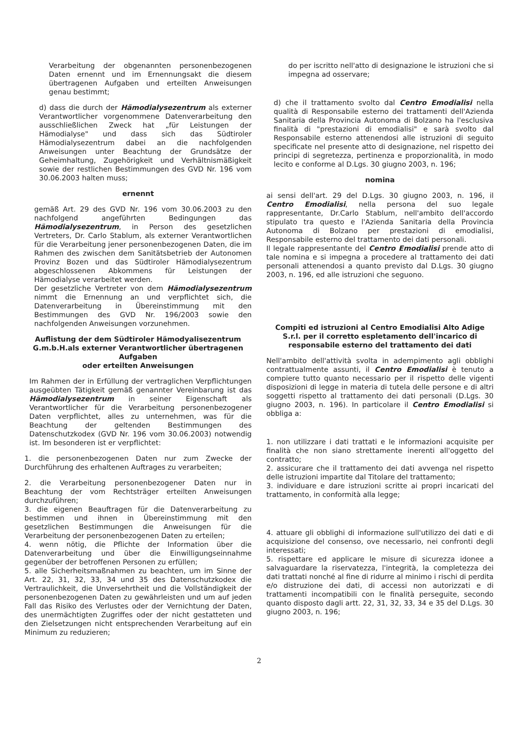Verarbeitung der obgenannten personenbezogenen Daten ernennt und im Ernennungsakt die diesem übertragenen Aufgaben und erteilten Anweisungen genau bestimmt;
d) dass die durch der Hämodialysezentrum als externer Verantwortlicher vorgenommene Datenverarbeitung den ausschließlichen Zweck hat „für Leistungen der Hämodialyse" und dass sich das Südtiroler Hämodialysezentrum dabei an die nachfolgenden Anweisungen unter Beachtung der Grundsätze der Geheimhaltung, Zugehörigkeit und Verhältnismäßigkeit sowie der restlichen Bestimmungen des GVD Nr. 196 vom 30.06.2003 halten muss;
ernennt
gemäß Art. 29 des GVD Nr. 196 vom 30.06.2003 zu den nachfolgend angeführten Bedingungen das Hämodialysezentrum, in Person des gesetzlichen Vertreters, Dr. Carlo Stablum, als externer Verantwortlichen für die Verarbeitung jener personenbezogenen Daten, die im Rahmen des zwischen dem Sanitätsbetrieb der Autonomen Provinz Bozen und das Südtiroler Hämodialysezentrum abgeschlossenen Abkommens für Leistungen der Hämodialyse verarbeitet werden.
Der gesetzliche Vertreter von dem Hämodialysezentrum nimmt die Ernennung an und verpflichtet sich, die Datenverarbeitung in Übereinstimmung mit den Bestimmungen des GVD Nr. 196/2003 sowie den nachfolgenden Anweisungen vorzunehmen.
Auflistung der dem Südtiroler Hämodyalisezentrum G.m.b.H.als externer Verantwortlicher übertragenen Aufgaben
oder erteilten Anweisungen
Im Rahmen der in Erfüllung der vertraglichen Verpflichtungen ausgeübten Tätigkeit gemäß genannter Vereinbarung ist das Hämodialysezentrum in seiner Eigenschaft als Verantwortlicher für die Verarbeitung personenbezogener Daten verpflichtet, alles zu unternehmen, was für die Beachtung der geltenden Bestimmungen des Datenschutzkodex (GVD Nr. 196 vom 30.06.2003) notwendig ist. Im besonderen ist er verpflichtet:
1. die personenbezogenen Daten nur zum Zwecke der Durchführung des erhaltenen Auftrages zu verarbeiten;
2. die Verarbeitung personenbezogener Daten nur in Beachtung der vom Rechtsträger erteilten Anweisungen durchzuführen;
3. die eigenen Beauftragen für die Datenverarbeitung zu bestimmen und ihnen in Übereinstimmung mit den gesetzlichen Bestimmungen die Anweisungen für die Verarbeitung der personenbezogenen Daten zu erteilen;
4. wenn nötig, die Pflichte der Information über die Datenverarbeitung und über die Einwilligungseinnahme gegenüber der betroffenen Personen zu erfüllen;
5. alle Sicherheitsmaßnahmen zu beachten, um im Sinne der Art. 22, 31, 32, 33, 34 und 35 des Datenschutzkodex die Vertraulichkeit, die Unversehrtheit und die Vollständigkeit der personenbezogenen Daten zu gewährleisten und um auf jeden Fall das Risiko des Verlustes oder der Vernichtung der Daten, des unermächtigten Zugriffes oder der nicht gestatteten und den Zielsetzungen nicht entsprechenden Verarbeitung auf ein Minimum zu reduzieren;
do per iscritto nell'atto di designazione le istruzioni che si impegna ad osservare;
d) che il trattamento svolto dal Centro Emodialisi nella qualità di Responsabile esterno dei trattamenti dell'Azienda Sanitaria della Provincia Autonoma di Bolzano ha l'esclusiva finalità di "prestazioni di emodialisi" e sarà svolto dal Responsabile esterno attenendosi alle istruzioni di seguito specificate nel presente atto di designazione, nel rispetto dei principi di segretezza, pertinenza e proporzionalità, in modo lecito e conforme al D.Lgs. 30 giugno 2003, n. 196;
nomina
ai sensi dell'art. 29 del D.Lgs. 30 giugno 2003, n. 196, il Centro Emodialisi, nella persona del suo legale rappresentante, Dr.Carlo Stablum, nell'ambito dell'accordo stipulato tra questo e l'Azienda Sanitaria della Provincia Autonoma di Bolzano per prestazioni di emodialisi, Responsabile esterno del trattamento dei dati personali.
Il legale rappresentante del Centro Emodialisi prende atto di tale nomina e si impegna a procedere al trattamento dei dati personali attenendosi a quanto previsto dal D.Lgs. 30 giugno 2003, n. 196, ed alle istruzioni che seguono.
Compiti ed istruzioni al Centro Emodialisi Alto Adige S.r.l. per il corretto espletamento dell'incarico di
responsabile esterno del trattamento dei dati
Nell'ambito dell'attività svolta in adempimento agli obblighi contrattualmente assunti, il Centro Emodialisi è tenuto a compiere tutto quanto necessario per il rispetto delle vigenti disposizioni di legge in materia di tutela delle persone e di altri soggetti rispetto al trattamento dei dati personali (D.Lgs. 30 giugno 2003, n. 196). In particolare il Centro Emodialisi si obbliga a:
1. non utilizzare i dati trattati e le informazioni acquisite per finalità che non siano strettamente inerenti all'oggetto del contratto;
2. assicurare che il trattamento dei dati avvenga nel rispetto delle istruzioni impartite dal Titolare del trattamento;
3. individuare e dare istruzioni scritte ai propri incaricati del trattamento, in conformità alla legge;
4. attuare gli obblighi di informazione sull'utilizzo dei dati e di acquisizione del consenso, ove necessario, nei confronti degli interessati;
5. rispettare ed applicare le misure di sicurezza idonee a salvaguardare la riservatezza, l'integrità, la completezza dei dati trattati nonché al fine di ridurre al minimo i rischi di perdita e/o distruzione dei dati, di accessi non autorizzati e di trattamenti incompatibili con le finalità perseguite, secondo quanto disposto dagli artt. 22, 31, 32, 33, 34 e 35 del D.Lgs. 30 giugno 2003, n. 196;
2